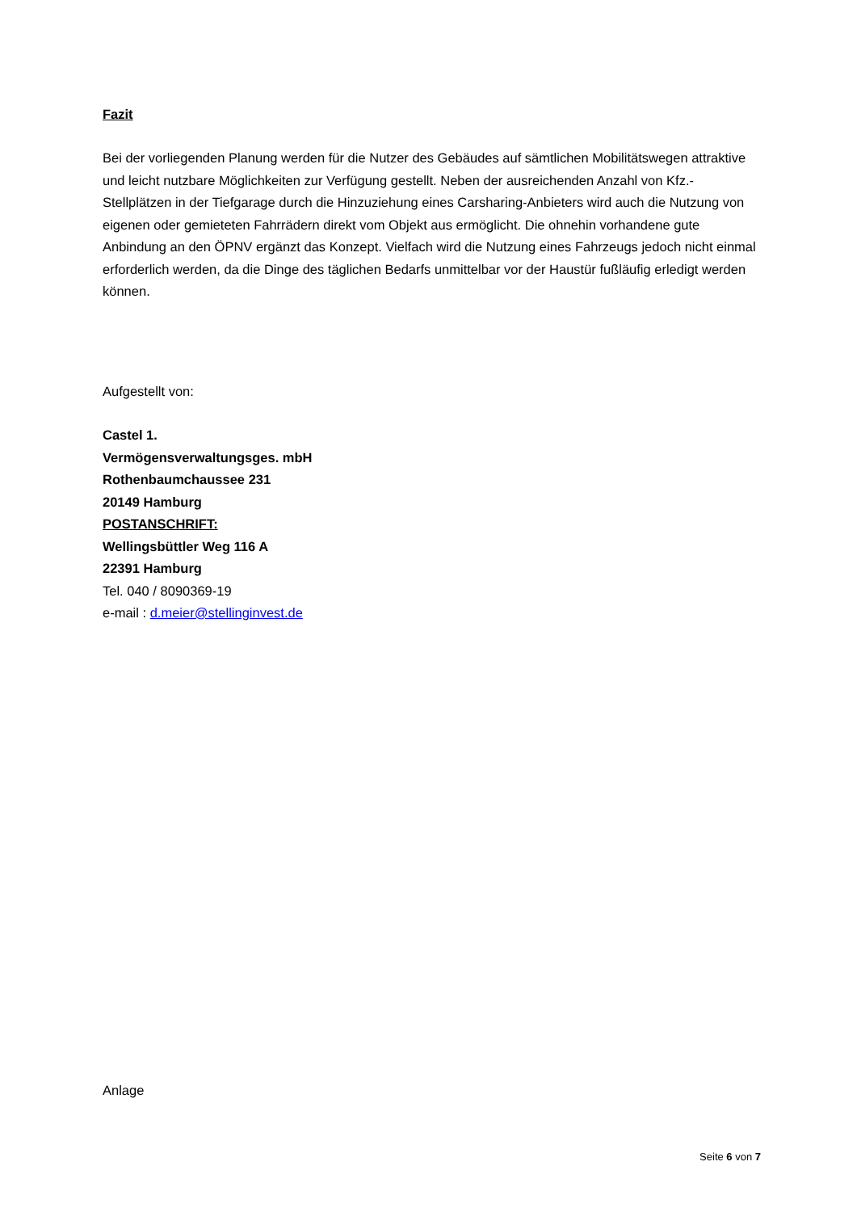Fazit
Bei der vorliegenden Planung werden für die Nutzer des Gebäudes auf sämtlichen Mobilitätswegen attraktive und leicht nutzbare Möglichkeiten zur Verfügung gestellt. Neben der ausreichenden Anzahl von Kfz.-Stellplätzen in der Tiefgarage durch die Hinzuziehung eines Carsharing-Anbieters wird auch die Nutzung von eigenen oder gemieteten Fahrrädern direkt vom Objekt aus ermöglicht. Die ohnehin vorhandene gute Anbindung an den ÖPNV ergänzt das Konzept. Vielfach wird die Nutzung eines Fahrzeugs jedoch nicht einmal erforderlich werden, da die Dinge des täglichen Bedarfs unmittelbar vor der Haustür fußläufig erledigt werden können.
Aufgestellt von:
Castel 1.
Vermögensverwaltungsges. mbH
Rothenbaumchaussee 231
20149 Hamburg
POSTANSCHRIFT:
Wellingsbüttler Weg 116 A
22391 Hamburg
Tel. 040 / 8090369-19
e-mail : d.meier@stellinginvest.de
Anlage
Seite 6 von 7